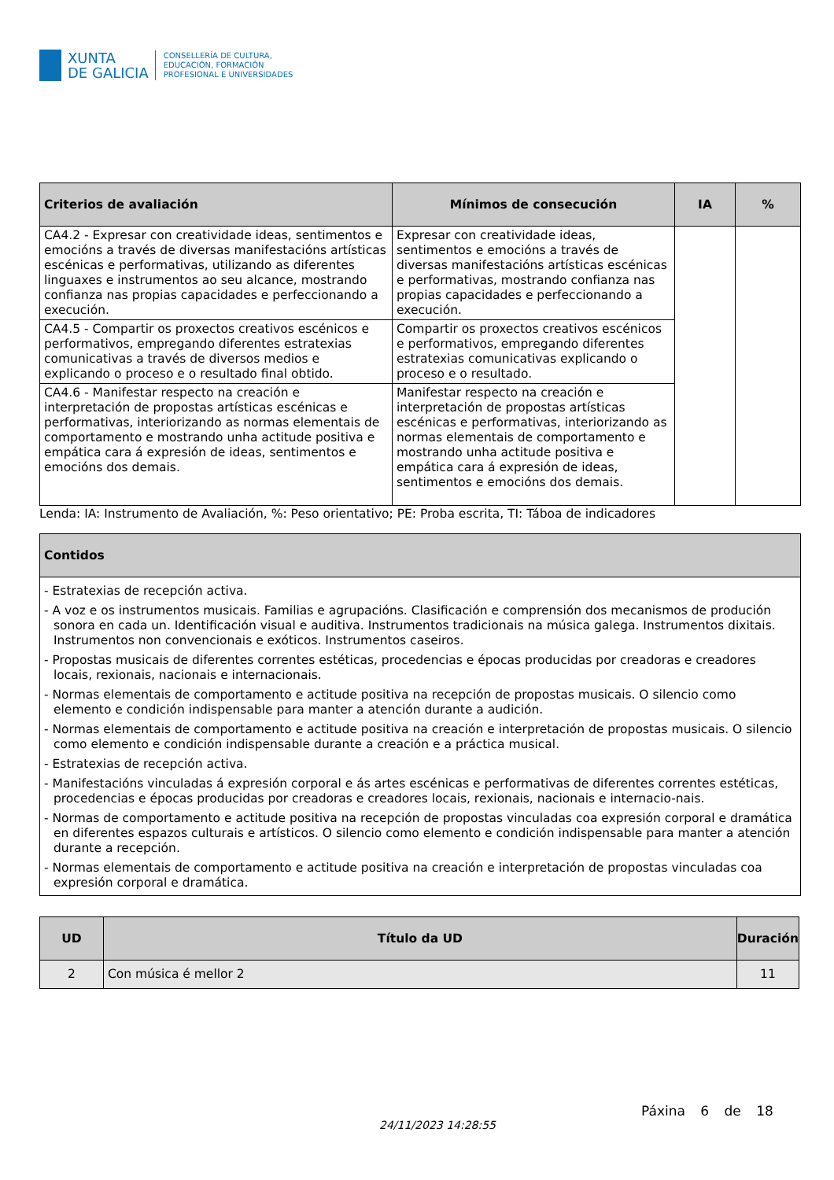XUNTA
DE GALICIA
CONSELLERÍA DE CULTURA,
EDUCACIÓN, FORMACIÓN
PROFESIONAL E UNIVERSIDADES
| Criterios de avaliación | Mínimos de consecución | IA | % |
| --- | --- | --- | --- |
| CA4.2 - Expresar con creatividade ideas, sentimentos e emocións a través de diversas manifestacións artísticas escénicas e performativas, utilizando as diferentes linguaxes e instrumentos ao seu alcance, mostrando confianza nas propias capacidades e perfeccionando a execución. | Expresar con creatividade ideas, sentimentos e emocións a través de diversas manifestacións artísticas escénicas e performativas, mostrando confianza nas propias capacidades e perfeccionando a execución. | | |
| CA4.5 - Compartir os proxectos creativos escénicos e performativos, empregando diferentes estratexias comunicativas a través de diversos medios e explicando o proceso e o resultado final obtido. | Compartir os proxectos creativos escénicos e performativos, empregando diferentes estratexias comunicativas explicando o proceso e o resultado. | | |
| CA4.6 - Manifestar respecto na creación e interpretación de propostas artísticas escénicas e performativas, interiorizando as normas elementais de comportamento e mostrando unha actitude positiva e empática cara á expresión de ideas, sentimentos e emocións dos demais. | Manifestar respecto na creación e interpretación de propostas artísticas escénicas e performativas, interiorizando as normas elementais de comportamento e mostrando unha actitude positiva e empática cara á expresión de ideas, sentimentos e emocións dos demais. | | |
Lenda: IA: Instrumento de Avaliación, %: Peso orientativo; PE: Proba escrita, TI: Táboa de indicadores
| Contidos |
| --- |
| - Estratexias de recepción activa. - A voz e os instrumentos musicais. Familias e agrupacións. Clasificación e comprensión dos mecanismos de produción sonora en cada un. Identificación visual e auditiva. Instrumentos tradicionais na música galega. Instrumentos dixitais. Instrumentos non convencionais e exóticos. Instrumentos caseiros. - Propostas musicais de diferentes correntes estéticas, procedencias e épocas producidas por creadoras e creadores locais, rexionais, nacionais e internacionais. - Normas elementais de comportamento e actitude positiva na recepción de propostas musicais. O silencio como elemento e condición indispensable para manter a atención durante a audición. - Normas elementais de comportamento e actitude positiva na creación e interpretación de propostas musicais. O silencio como elemento e condición indispensable durante a creación e a práctica musical. - Estratexias de recepción activa. - Manifestacións vinculadas á expresión corporal e ás artes escénicas e performativas de diferentes correntes estéticas, procedencias e épocas producidas por creadoras e creadores locais, rexionais, nacionais e internacio-nais. - Normas de comportamento e actitude positiva na recepción de propostas vinculadas coa expresión corporal e dramática en diferentes espazos culturais e artísticos. O silencio como elemento e condición indispensable para manter a atención durante a recepción. - Normas elementais de comportamento e actitude positiva na creación e interpretación de propostas vinculadas coa expresión corporal e dramática. |
| UD | Título da UD | Duración |
| --- | --- | --- |
| 2 | Con música é mellor 2 | 11 |
24/11/2023 14:28:55
Páxina 6 de 18